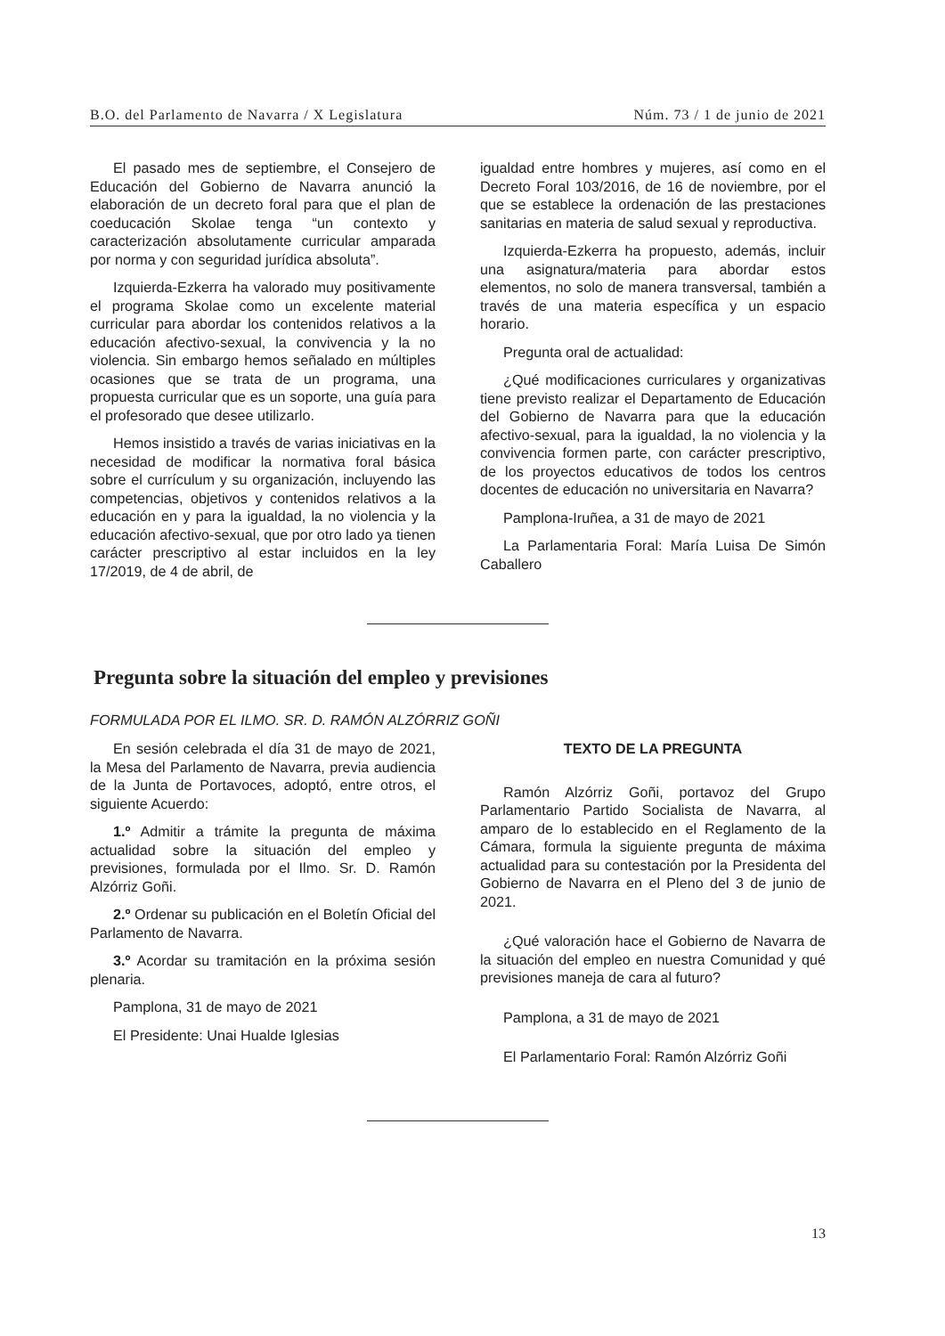B.O. del Parlamento de Navarra / X Legislatura Núm. 73 / 1 de junio de 2021
El pasado mes de septiembre, el Consejero de Educación del Gobierno de Navarra anunció la elaboración de un decreto foral para que el plan de coeducación Skolae tenga “un contexto y caracterización absolutamente curricular amparada por norma y con seguridad jurídica absoluta”.
Izquierda-Ezkerra ha valorado muy positivamente el programa Skolae como un excelente material curricular para abordar los contenidos relativos a la educación afectivo-sexual, la convivencia y la no violencia. Sin embargo hemos señalado en múltiples ocasiones que se trata de un programa, una propuesta curricular que es un soporte, una guía para el profesorado que desee utilizarlo.
Hemos insistido a través de varias iniciativas en la necesidad de modificar la normativa foral básica sobre el currículum y su organización, incluyendo las competencias, objetivos y contenidos relativos a la educación en y para la igualdad, la no violencia y la educación afectivo-sexual, que por otro lado ya tienen carácter prescriptivo al estar incluidos en la ley 17/2019, de 4 de abril, de
igualdad entre hombres y mujeres, así como en el Decreto Foral 103/2016, de 16 de noviembre, por el que se establece la ordenación de las prestaciones sanitarias en materia de salud sexual y reproductiva.
Izquierda-Ezkerra ha propuesto, además, incluir una asignatura/materia para abordar estos elementos, no solo de manera transversal, también a través de una materia específica y un espacio horario.
Pregunta oral de actualidad:
¿Qué modificaciones curriculares y organizativas tiene previsto realizar el Departamento de Educación del Gobierno de Navarra para que la educación afectivo-sexual, para la igualdad, la no violencia y la convivencia formen parte, con carácter prescriptivo, de los proyectos educativos de todos los centros docentes de educación no universitaria en Navarra?
Pamplona-Iruñea, a 31 de mayo de 2021
La Parlamentaria Foral: María Luisa De Simón Caballero
Pregunta sobre la situación del empleo y previsiones
FORMULADA POR EL ILMO. SR. D. RAMÓN ALZÓRRIZ GOÑI
En sesión celebrada el día 31 de mayo de 2021, la Mesa del Parlamento de Navarra, previa audiencia de la Junta de Portavoces, adoptó, entre otros, el siguiente Acuerdo:
1.º Admitir a trámite la pregunta de máxima actualidad sobre la situación del empleo y previsiones, formulada por el Ilmo. Sr. D. Ramón Alzórriz Goñi.
2.º Ordenar su publicación en el Boletín Oficial del Parlamento de Navarra.
3.º Acordar su tramitación en la próxima sesión plenaria.
Pamplona, 31 de mayo de 2021
El Presidente: Unai Hualde Iglesias
TEXTO DE LA PREGUNTA
Ramón Alzórriz Goñi, portavoz del Grupo Parlamentario Partido Socialista de Navarra, al amparo de lo establecido en el Reglamento de la Cámara, formula la siguiente pregunta de máxima actualidad para su contestación por la Presidenta del Gobierno de Navarra en el Pleno del 3 de junio de 2021.
¿Qué valoración hace el Gobierno de Navarra de la situación del empleo en nuestra Comunidad y qué previsiones maneja de cara al futuro?
Pamplona, a 31 de mayo de 2021
El Parlamentario Foral: Ramón Alzórriz Goñi
13